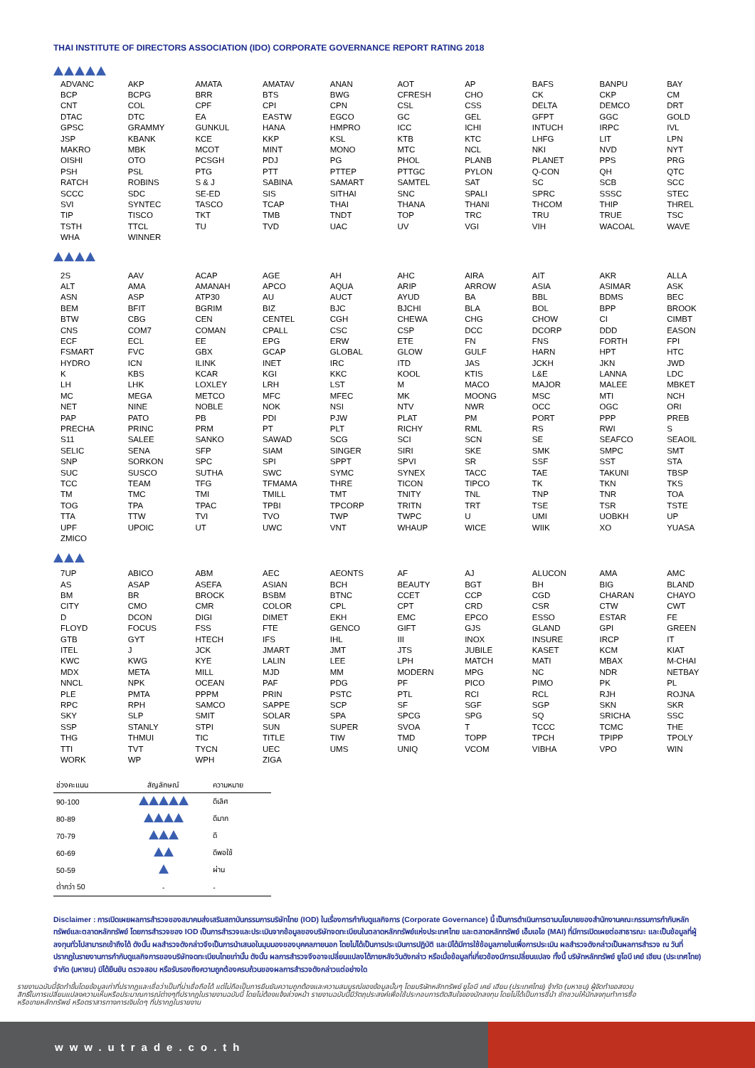THAI INSTITUTE OF DIRECTORS ASSOCIATION (IDO) CORPORATE GOVERNANCE REPORT RATING 2018
| ADVANC | AKP | AMATA | AMATAV | ANAN | AOT | AP | BAFS | BANPU | BAY |
| BCP | BCPG | BRR | BTS | BWG | CFRESH | CHO | CK | CKP | CM |
| CNT | COL | CPF | CPI | CPN | CSL | CSS | DELTA | DEMCO | DRT |
| DTAC | DTC | EA | EASTW | EGCO | GC | GEL | GFPT | GGC | GOLD |
| GPSC | GRAMMY | GUNKUL | HANA | HMPRO | ICC | ICHI | INTUCH | IRPC | IVL |
| JSP | KBANK | KCE | KKP | KSL | KTB | KTC | LHFG | LIT | LPN |
| MAKRO | MBK | MCOT | MINT | MONO | MTC | NCL | NKI | NVD | NYT |
| OISHI | OTO | PCSGH | PDJ | PG | PHOL | PLANB | PLANET | PPS | PRG |
| PSH | PSL | PTG | PTT | PTTEP | PTTGC | PYLON | Q-CON | QH | QTC |
| RATCH | ROBINS | S & J | SABINA | SAMART | SAMTEL | SAT | SC | SCB | SCC |
| SCCC | SDC | SE-ED | SIS | SITHAI | SNC | SPALI | SPRC | SSSC | STEC |
| SVI | SYNTEC | TASCO | TCAP | THAI | THANA | THANI | THCOM | THIP | THREL |
| TIP | TISCO | TKT | TMB | TNDT | TOP | TRC | TRU | TRUE | TSC |
| TSTH | TTCL | TU | TVD | UAC | UV | VGI | VIH | WACOAL | WAVE |
| WHA | WINNER | | | | | | | | |
| 2S | AAV | ACAP | AGE | AH | AHC | AIRA | AIT | AKR | ALLA |
| ALT | AMA | AMANAH | APCO | AQUA | ARIP | ARROW | ASIA | ASIMAR | ASK |
| ASN | ASP | ATP30 | AU | AUCT | AYUD | BA | BBL | BDMS | BEC |
| BEM | BFIT | BGRIM | BIZ | BJC | BJCHI | BLA | BOL | BPP | BROOK |
| BTW | CBG | CEN | CENTEL | CGH | CHEWA | CHG | CHOW | CI | CIMBT |
| CNS | COM7 | COMAN | CPALL | CSC | CSP | DCC | DCORP | DDD | EASON |
| ECF | ECL | EE | EPG | ERW | ETE | FN | FNS | FORTH | FPI |
| FSMART | FVC | GBX | GCAP | GLOBAL | GLOW | GULF | HARN | HPT | HTC |
| HYDRO | ICN | ILINK | INET | IRC | ITD | JAS | JCKH | JKN | JWD |
| K | KBS | KCAR | KGI | KKC | KOOL | KTIS | L&E | LANNA | LDC |
| LH | LHK | LOXLEY | LRH | LST | M | MACO | MAJOR | MALEE | MBKET |
| MC | MEGA | METCO | MFC | MFEC | MK | MOONG | MSC | MTI | NCH |
| NET | NINE | NOBLE | NOK | NSI | NTV | NWR | OCC | OGC | ORI |
| PAP | PATO | PB | PDI | PJW | PLAT | PM | PORT | PPP | PREB |
| PRECHA | PRINC | PRM | PT | PLT | RICHY | RML | RS | RWI | S |
| S11 | SALEE | SANKO | SAWAD | SCG | SCI | SCN | SE | SEAFCO | SEAOIL |
| SELIC | SENA | SFP | SIAM | SINGER | SIRI | SKE | SMK | SMPC | SMT |
| SNP | SORKON | SPC | SPI | SPPT | SPVI | SR | SSF | SST | STA |
| SUC | SUSCO | SUTHA | SWC | SYMC | SYNEX | TACC | TAE | TAKUNI | TBSP |
| TCC | TEAM | TFG | TFMAMA | THRE | TICON | TIPCO | TK | TKN | TKS |
| TM | TMC | TMI | TMILL | TMT | TNITY | TNL | TNP | TNR | TOA |
| TOG | TPA | TPAC | TPBI | TPCORP | TRITN | TRT | TSE | TSR | TSTE |
| TTA | TTW | TVI | TVO | TWP | TWPC | U | UMI | UOBKH | UP |
| UPF | UPOIC | UT | UWC | VNT | WHAUP | WICE | WIIK | XO | YUASA |
| ZMICO | | | | | | | | | |
| 7UP | ABICO | ABM | AEC | AEONTS | AF | AJ | ALUCON | AMA | AMC |
| AS | ASAP | ASEFA | ASIAN | BCH | BEAUTY | BGT | BH | BIG | BLAND |
| BM | BR | BROCK | BSBM | BTNC | CCET | CCP | CGD | CHARAN | CHAYO |
| CITY | CMO | CMR | COLOR | CPL | CPT | CRD | CSR | CTW | CWT |
| D | DCON | DIGI | DIMET | EKH | EMC | EPCO | ESSO | ESTAR | FE |
| FLOYD | FOCUS | FSS | FTE | GENCO | GIFT | GJS | GLAND | GPI | GREEN |
| GTB | GYT | HTECH | IFS | IHL | III | INOX | INSURE | IRCP | IT |
| ITEL | J | JCK | JMART | JMT | JTS | JUBILE | KASET | KCM | KIAT |
| KWC | KWG | KYE | LALIN | LEE | LPH | MATCH | MATI | MBAX | M-CHAI |
| MDX | META | MILL | MJD | MM | MODERN | MPG | NC | NDR | NETBAY |
| NNCL | NPK | OCEAN | PAF | PDG | PF | PICO | PIMO | PK | PL |
| PLE | PMTA | PPPM | PRIN | PSTC | PTL | RCI | RCL | RJH | ROJNA |
| RPC | RPH | SAMCO | SAPPE | SCP | SF | SGF | SGP | SKN | SKR |
| SKY | SLP | SMIT | SOLAR | SPA | SPCG | SPG | SQ | SRICHA | SSC |
| SSP | STANLY | STPI | SUN | SUPER | SVOA | T | TCCC | TCMC | THE |
| THG | THMUI | TIC | TITLE | TIW | TMD | TOPP | TPCH | TPIPP | TPOLY |
| TTI | TVT | TYCN | UEC | UMS | UNIQ | VCOM | VIBHA | VPO | WIN |
| WORK | WP | WPH | ZIGA | | | | | | |
| ช่วงคะแนน | สัญลักษณ์ | ความหมาย |
| --- | --- | --- |
| 90-100 | | ดีเลิศ |
| 80-89 | | ดีมาก |
| 70-79 | | ดี |
| 60-69 | | ดีพอใช้ |
| 50-59 | | ผ่าน |
| ต่ำกว่า 50 | - | - |
Disclaimer : การเปิดเผยผลการสำรวจของสมาคมส่งเสริมสถาบันกรรมการบริษัทไทย (IOD) ในเรื่องการกำกับดูแลกิจการ (Corporate Governance) นี้ เป็นการดำเนินการตามนโยบายของสำนักงานคณะกรรมการกำกับหลักทรัพย์และตลาดหลักทรัพย์ โดยการสำรวจของ IOD เป็นการสำรวจและประเมินจากข้อมูลของบริษัทจดทะเบียนในตลาดหลักทรัพย์แห่งประเทศไทย และตลาดหลักทรัพย์ เอ็มเอไอ (MAI) ที่มีการเปิดเผยต่อสาธารณะ และเป็นข้อมูลที่ผู้ลงทุนทั่วไปสามารถเข้าถึงได้ ดังนั้น ผลสำรวจดังกล่าวจึงเป็นการนำเสนอในมุมมองของบุคคลภายนอก โดยไม่ได้เป็นการประเมินการปฏิบัติ และมิได้มีการใช้ข้อมูลภายในเพื่อการประเมิน ผลสำรวจดังกล่าวเป็นผลการสำรวจ ณ วันที่ปรากฏในรายงานการกำกับดูแลกิจการของบริษัทจดทะเบียนไทยเท่านั้น ดังนั้น ผลการสำรวจจึงอาจเปลี่ยนแปลงได้ภายหลังวันดังกล่าว หรือเมื่อข้อมูลที่เกี่ยวข้องมีการเปลี่ยนแปลง ทั้งนี้ บริษัทหลักทรัพย์ ยูโอบี เคย์ เฮียน (ประเทศไทย) จำกัด (มหาชน) มิได้ยืนยัน ตรวจสอบ หรือรับรองถึงความถูกต้องครบถ้วนของผลการสำรวจดังกล่าวแต่อย่างใด
รายงานฉบับนี้จัดทำขึ้นโดยข้อมูลเท่าที่ปรากฏและเชื่อว่าเป็นที่น่าเชื่อถือได้ แต่ไม่ถือเป็นการยืนยันความถูกต้องและความสมบูรณ์ของข้อมูลนั้นๆ โดยบริษัทหลักทรัพย์ ยูโอบี เคย์ เฮียน (ประเทศไทย) จำกัด (มหาชน) ผู้จัดทำขอสงวนสิทธิ์ในการเปลี่ยนแปลงความเห็นหรือประมาณการณ์ต่างๆที่ปรากฏในรายงานฉบับนี้ โดยไม่ต้องแจ้งล่วงหน้า รายงานฉบับนี้มีวัตถุประสงค์เพื่อใช้ประกอบการตัดสินใจของนักลงทุน โดยไม่ได้เป็นการชี้นำ ชักชวนให้นักลงทุนทำการซื้อหรือขายหลักทรัพย์ หรือตราสารทางการเงินใดๆ ที่ปรากฏในรายงาน
www.utrade.co.th